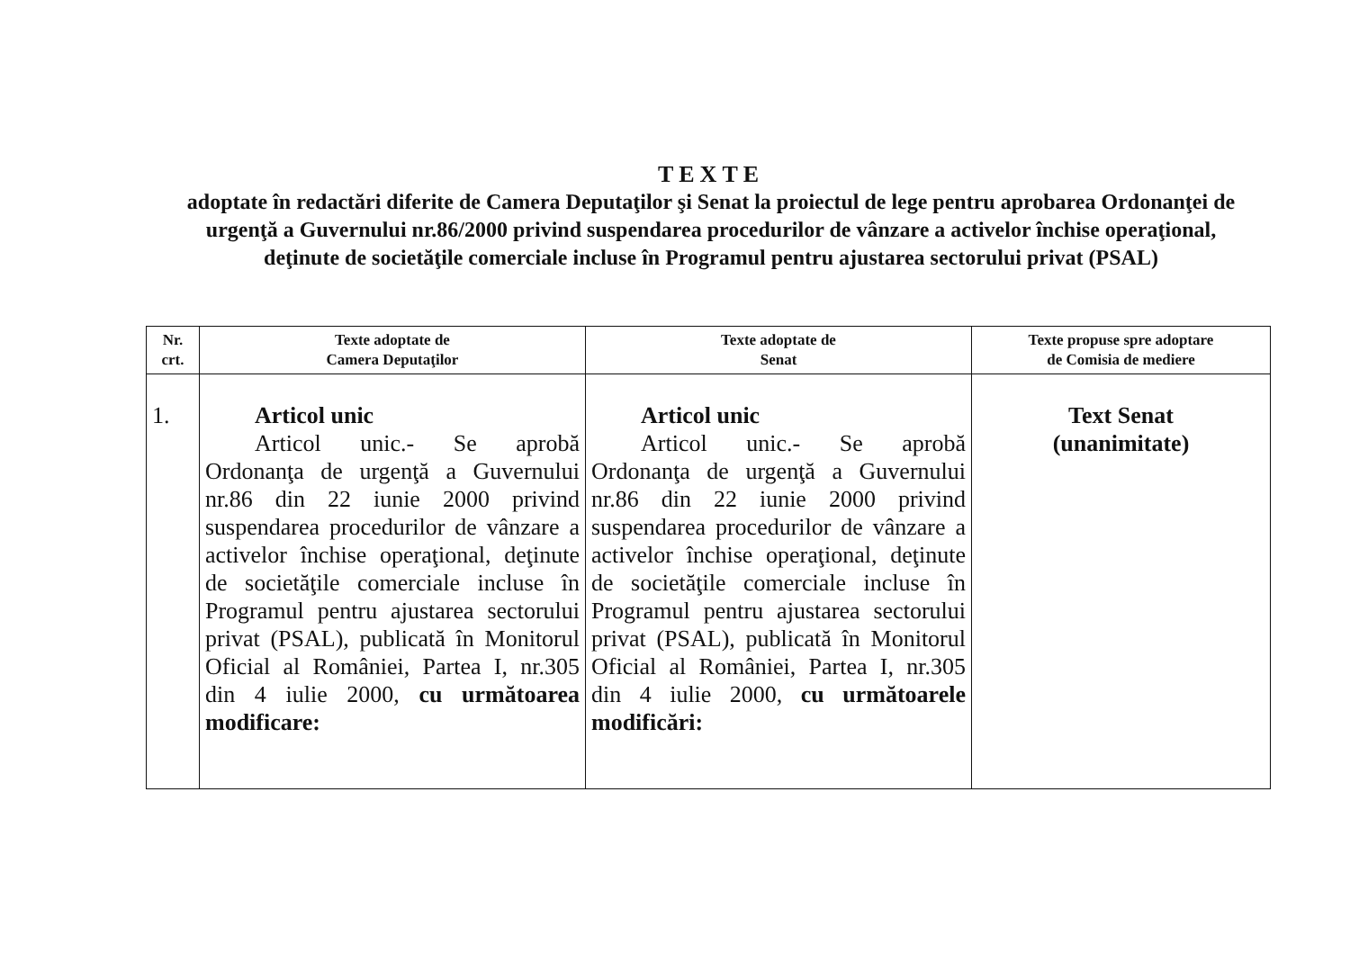TEXTE
adoptate în redactări diferite de Camera Deputaţilor şi Senat la proiectul de lege pentru aprobarea Ordonanţei de urgenţă a Guvernului nr.86/2000 privind suspendarea procedurilor de vânzare a activelor închise operaţional, deţinute de societăţile comerciale incluse în Programul pentru ajustarea sectorului privat (PSAL)
| Nr. crt. | Texte adoptate de Camera Deputaţilor | Texte adoptate de Senat | Texte propuse spre adoptare de Comisia de mediere |
| --- | --- | --- | --- |
| 1. | Articol unic Articol unic.- Se aprobă Ordonanţa de urgenţă a Guvernului nr.86 din 22 iunie 2000 privind suspendarea procedurilor de vânzare a activelor închise operaţional, deţinute de societăţile comerciale incluse în Programul pentru ajustarea sectorului privat (PSAL), publicată în Monitorul Oficial al României, Partea I, nr.305 din 4 iulie 2000, cu următoarea modificare: | Articol unic Articol unic.- Se aprobă Ordonanţa de urgenţă a Guvernului nr.86 din 22 iunie 2000 privind suspendarea procedurilor de vânzare a activelor închise operaţional, deţinute de societăţile comerciale incluse în Programul pentru ajustarea sectorului privat (PSAL), publicată în Monitorul Oficial al României, Partea I, nr.305 din 4 iulie 2000, cu următoarele modificări: | Text Senat (unanimitate) |